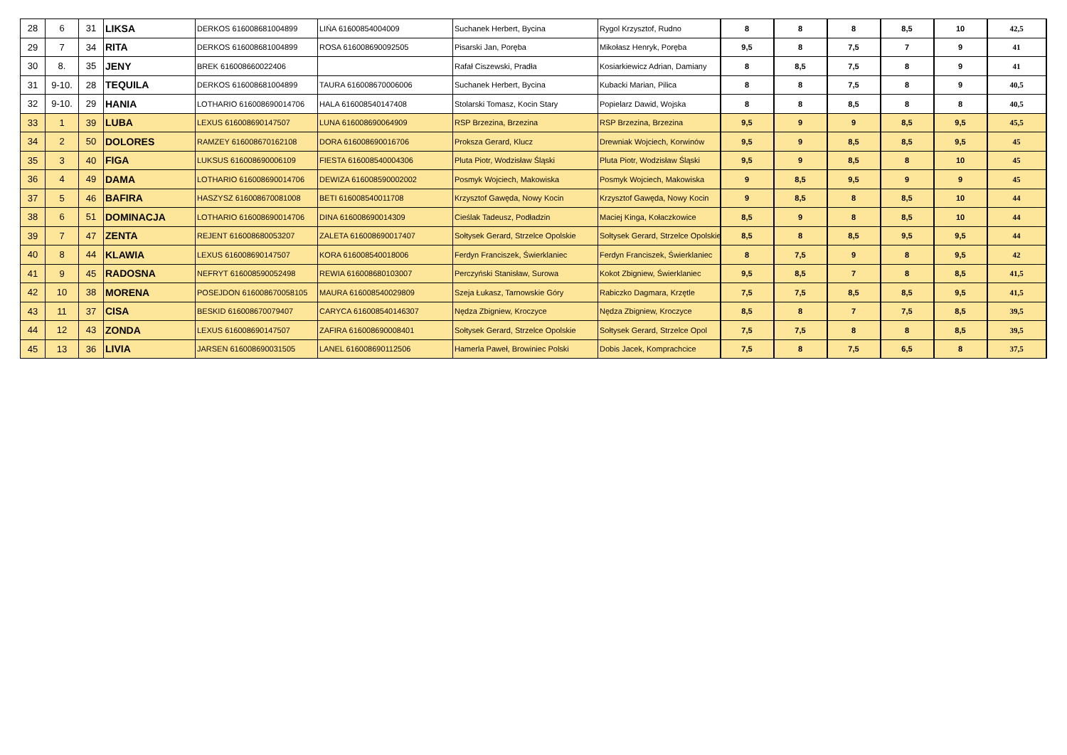| 28 | 6 | 31 | LIKSA | DERKOS 616008681004899 | LIŃA 61600854004009 | Suchanek Herbert, Bycina | Rygol Krzysztof, Rudno | 8 | 8 | 8 | 8,5 | 10 | 42,5 |
| 29 | 7 | 34 | RITA | DERKOS 616008681004899 | ROSA 616008690092505 | Pisarski Jan, Poręba | Mikołasz Henryk, Poręba | 9,5 | 8 | 7,5 | 7 | 9 | 41 |
| 30 | 8. | 35 | JENY | BREK 616008660022406 | | Rafał Ciszewski, Pradła | Kosiarkiewicz Adrian, Damiany | 8 | 8,5 | 7,5 | 8 | 9 | 41 |
| 31 | 9-10. | 28 | TEQUILA | DERKOS 616008681004899 | TAURA 616008670006006 | Suchanek Herbert, Bycina | Kubacki Marian, Pilica | 8 | 8 | 7,5 | 8 | 9 | 40,5 |
| 32 | 9-10. | 29 | HANIA | LOTHARIO 616008690014706 | HALA 616008540147408 | Stolarski Tomasz, Kocin Stary | Popielarz Dawid, Wojska | 8 | 8 | 8,5 | 8 | 8 | 40,5 |
| 33 | 1 | 39 | LUBA | LEXUS 616008690147507 | LUNA 616008690064909 | RSP Brzezina, Brzezina | RSP Brzezina, Brzezina | 9,5 | 9 | 9 | 8,5 | 9,5 | 45,5 |
| 34 | 2 | 50 | DOLORES | RAMZEY 616008670162108 | DORA 616008690016706 | Proksza Gerard, Klucz | Drewniak Wojciech, Korwinów | 9,5 | 9 | 8,5 | 8,5 | 9,5 | 45 |
| 35 | 3 | 40 | FIGA | LUKSUS 616008690006109 | FIESTA 616008540004306 | Pluta Piotr, Wodzisław Śląski | Pluta Piotr, Wodzisław Śląski | 9,5 | 9 | 8,5 | 8 | 10 | 45 |
| 36 | 4 | 49 | DAMA | LOTHARIO 616008690014706 | DEWIZA 616008590002002 | Posmyk Wojciech, Makowiska | Posmyk Wojciech, Makowiska | 9 | 8,5 | 9,5 | 9 | 9 | 45 |
| 37 | 5 | 46 | BAFIRA | HASZYSZ 616008670081008 | BETI 616008540011708 | Krzysztof Gawęda, Nowy Kocin | Krzysztof Gawęda, Nowy Kocin | 9 | 8,5 | 8 | 8,5 | 10 | 44 |
| 38 | 6 | 51 | DOMINACJA | LOTHARIO 616008690014706 | DINA 616008690014309 | Cieślak Tadeusz, Podładzin | Maciej Kinga, Kołaczkowice | 8,5 | 9 | 8 | 8,5 | 10 | 44 |
| 39 | 7 | 47 | ZENTA | REJENT 616008680053207 | ZALETA 616008690017407 | Sołtysek Gerard, Strzelce Opolskie | Sołtysek Gerard, Strzelce Opolskie | 8,5 | 8 | 8,5 | 9,5 | 9,5 | 44 |
| 40 | 8 | 44 | KLAWIA | LEXUS 616008690147507 | KORA 616008540018006 | Ferdyn Franciszek, Świerklaniec | Ferdyn Franciszek, Świerklaniec | 8 | 7,5 | 9 | 8 | 9,5 | 42 |
| 41 | 9 | 45 | RADOSNA | NEFRYT 616008590052498 | REWIA 616008680103007 | Perczyński Stanisław, Surowa | Kokot Zbigniew, Świerklaniec | 9,5 | 8,5 | 7 | 8 | 8,5 | 41,5 |
| 42 | 10 | 38 | MORENA | POSEJDON 616008670058105 | MAURA 616008540029809 | Szeja Łukasz, Tarnowskie Góry | Rabiczko Dagmara, Krzętle | 7,5 | 7,5 | 8,5 | 8,5 | 9,5 | 41,5 |
| 43 | 11 | 37 | CISA | BESKID 616008670079407 | CARYCA 616008540146307 | Nędza Zbigniew, Kroczyce | Nędza Zbigniew, Kroczyce | 8,5 | 8 | 7 | 7,5 | 8,5 | 39,5 |
| 44 | 12 | 43 | ZONDA | LEXUS 616008690147507 | ZAFIRA 616008690008401 | Sołtysek Gerard, Strzelce Opolskie | Sołtysek Gerard, Strzelce Opol | 7,5 | 7,5 | 8 | 8 | 8,5 | 39,5 |
| 45 | 13 | 36 | LIVIA | JARSEN 616008690031505 | LANEL 616008690112506 | Hamerla Paweł, Browiniec Polski | Dobis Jacek, Komprachcice | 7,5 | 8 | 7,5 | 6,5 | 8 | 37,5 |